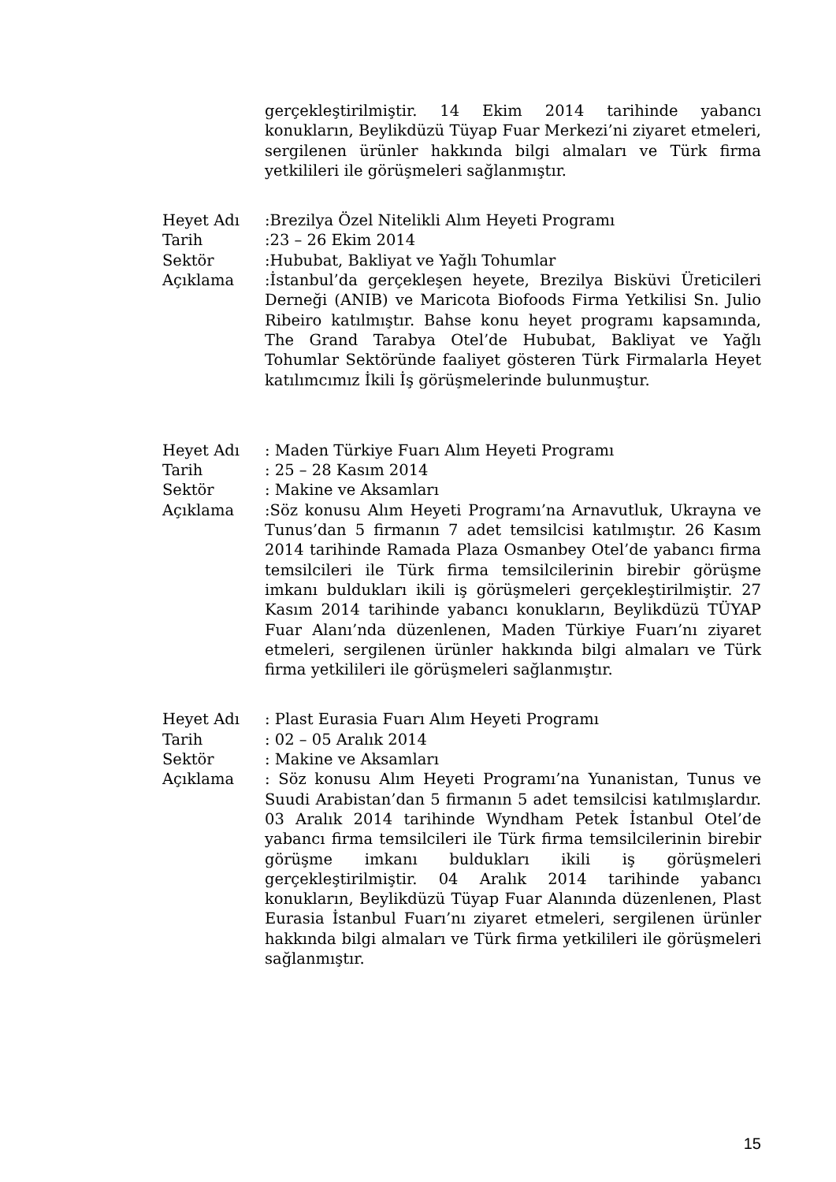gerçekleştirilmiştir. 14 Ekim 2014 tarihinde yabancı konukların, Beylikdüzü Tüyap Fuar Merkezi’ni ziyaret etmeleri, sergilenen ürünler hakkında bilgi almaları ve Türk firma yetkilileri ile görüşmeleri sağlanmıştır.
Heyet Adı :Brezilya Özel Nitelikli Alım Heyeti Programı
Tarih :23 – 26 Ekim 2014
Sektör :Hububat, Bakliyat ve Yağlı Tohumlar
Açıklama :İstanbul’da gerçekleşen heyete, Brezilya Bisküvi Üreticileri Derneği (ANIB) ve Maricota Biofoods Firma Yetkilisi Sn. Julio Ribeiro katılmıştır. Bahse konu heyet programı kapsamında, The Grand Tarabya Otel’de Hububat, Bakliyat ve Yağlı Tohumlar Sektöründe faaliyet gösteren Türk Firmalarla Heyet katılımcımız İkili İş görüşmelerinde bulunmuştur.
Heyet Adı : Maden Türkiye Fuarı Alım Heyeti Programı
Tarih : 25 – 28 Kasım 2014
Sektör : Makine ve Aksamları
Açıklama :Söz konusu Alım Heyeti Programı’na Arnavutluk, Ukrayna ve Tunus’dan 5 firmanın 7 adet temsilcisi katılmıştır. 26 Kasım 2014 tarihinde Ramada Plaza Osmanbey Otel’de yabancı firma temsilcileri ile Türk firma temsilcilerinin birebir görüşme imkanı buldukları ikili iş görüşmeleri gerçekleştirilmiştir. 27 Kasım 2014 tarihinde yabancı konukların, Beylikdüzü TÜYAP Fuar Alanı’nda düzenlenen, Maden Türkiye Fuarı’nı ziyaret etmeleri, sergilenen ürünler hakkında bilgi almaları ve Türk firma yetkilileri ile görüşmeleri sağlanmıştır.
Heyet Adı : Plast Eurasia Fuarı Alım Heyeti Programı
Tarih : 02 – 05 Aralık 2014
Sektör : Makine ve Aksamları
Açıklama : Söz konusu Alım Heyeti Programı’na Yunanistan, Tunus ve Suudi Arabistan’dan 5 firmanın 5 adet temsilcisi katılmışlardır. 03 Aralık 2014 tarihinde Wyndham Petek İstanbul Otel’de yabancı firma temsilcileri ile Türk firma temsilcilerinin birebir görüşme imkanı buldukları ikili iş görüşmeleri gerçekleştirilmiştir. 04 Aralık 2014 tarihinde yabancı konukların, Beylikdüzü Tüyap Fuar Alanında düzenlenen, Plast Eurasia İstanbul Fuarı’nı ziyaret etmeleri, sergilenen ürünler hakkında bilgi almaları ve Türk firma yetkilileri ile görüşmeleri sağlanmıştır.
15